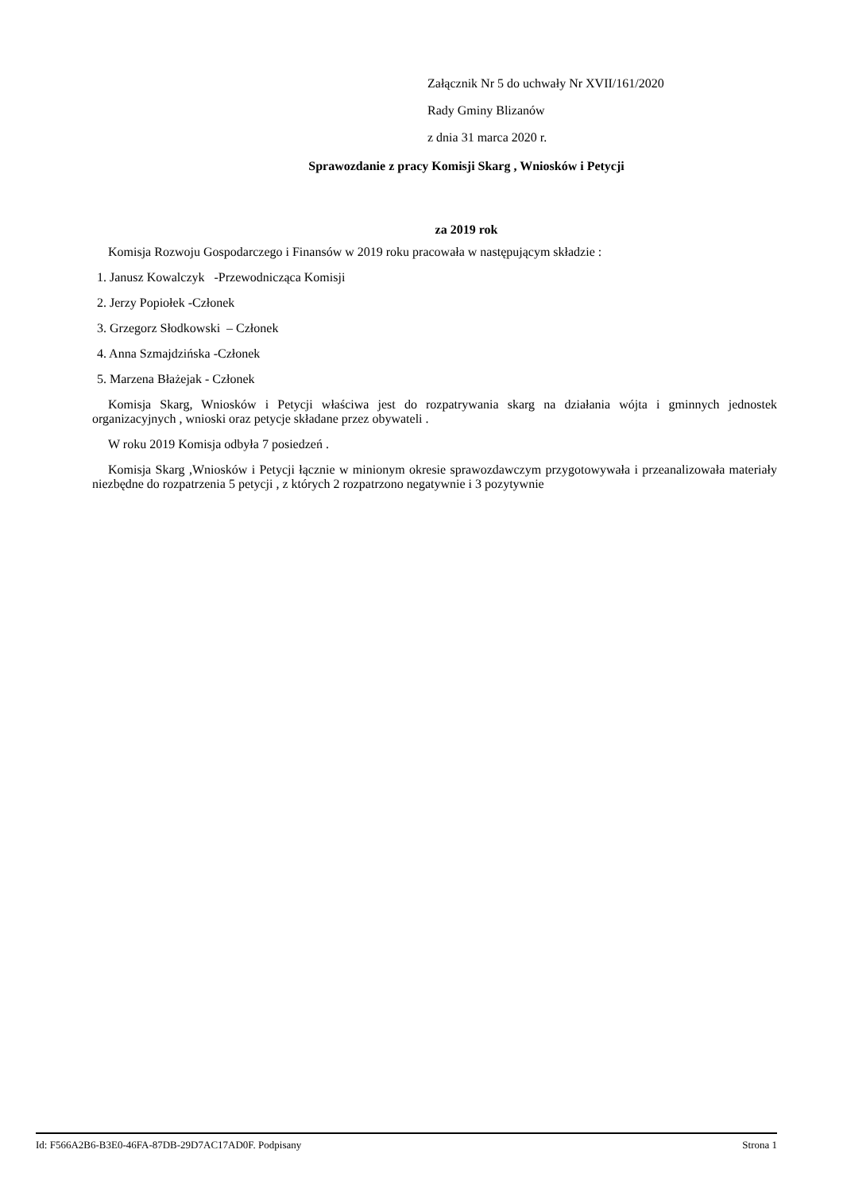Załącznik Nr 5 do uchwały Nr XVII/161/2020
Rady Gminy Blizanów
z dnia 31 marca 2020 r.
Sprawozdanie z pracy Komisji Skarg , Wniosków i Petycji
za 2019 rok
Komisja Rozwoju Gospodarczego i Finansów w 2019 roku pracowała w następującym składzie :
1. Janusz Kowalczyk -Przewodnicząca Komisji
2. Jerzy Popiołek -Członek
3. Grzegorz Słodkowski – Członek
4. Anna Szmajdzińska -Członek
5. Marzena Błażejak - Członek
Komisja Skarg, Wniosków i Petycji właściwa jest do rozpatrywania skarg na działania wójta i gminnych jednostek organizacyjnych , wnioski oraz petycje składane przez obywateli .
W roku 2019 Komisja odbyła 7 posiedzeń .
Komisja Skarg ,Wniosków i Petycji łącznie w minionym okresie sprawozdawczym przygotowywała i przeanalizowała materiały niezbędne do rozpatrzenia 5 petycji , z których 2 rozpatrzono negatywnie i 3 pozytywnie
Id: F566A2B6-B3E0-46FA-87DB-29D7AC17AD0F. Podpisany Strona 1